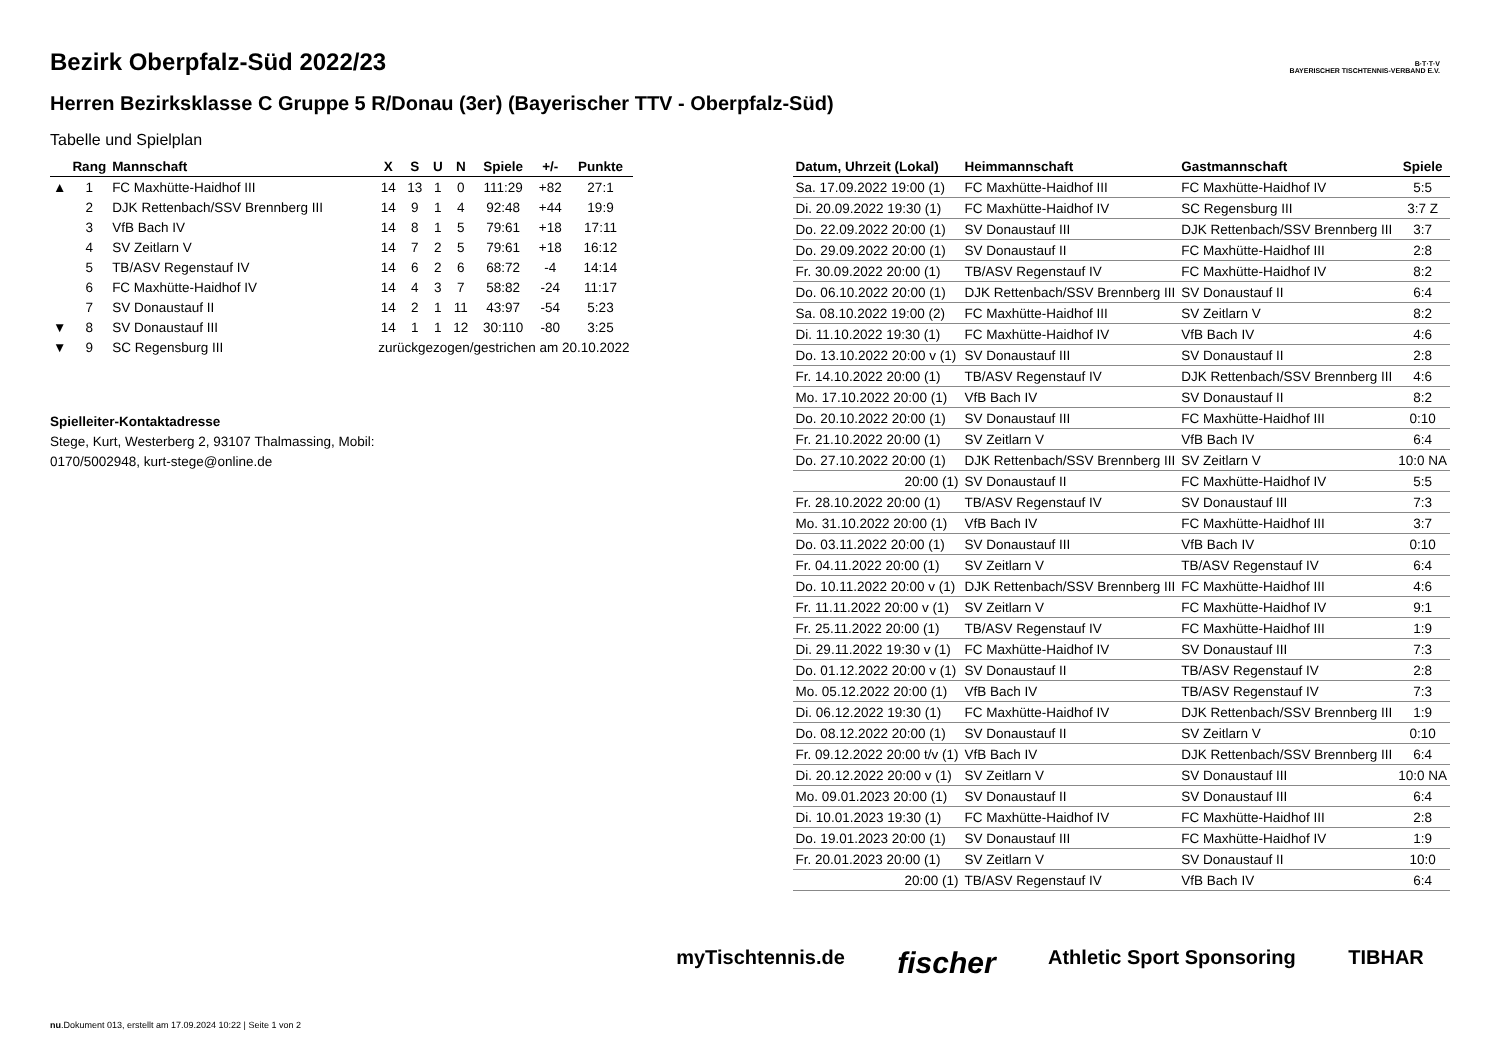B·T·T·V
BAYERISCHER TISCHTENNIS-VERBAND E.V.
Bezirk Oberpfalz-Süd 2022/23
Herren Bezirksklasse C Gruppe 5 R/Donau (3er) (Bayerischer TTV - Oberpfalz-Süd)
Tabelle und Spielplan
| | Rang | Mannschaft | X | S | U | N | Spiele | +/- | Punkte |
| --- | --- | --- | --- | --- | --- | --- | --- | --- | --- |
| ▲ | 1 | FC Maxhütte-Haidhof III | 14 | 13 | 1 | 0 | 111:29 | +82 | 27:1 |
| | 2 | DJK Rettenbach/SSV Brennberg III | 14 | 9 | 1 | 4 | 92:48 | +44 | 19:9 |
| | 3 | VfB Bach IV | 14 | 8 | 1 | 5 | 79:61 | +18 | 17:11 |
| | 4 | SV Zeitlarn V | 14 | 7 | 2 | 5 | 79:61 | +18 | 16:12 |
| | 5 | TB/ASV Regenstauf IV | 14 | 6 | 2 | 6 | 68:72 | -4 | 14:14 |
| | 6 | FC Maxhütte-Haidhof IV | 14 | 4 | 3 | 7 | 58:82 | -24 | 11:17 |
| | 7 | SV Donaustauf II | 14 | 2 | 1 | 11 | 43:97 | -54 | 5:23 |
| ▼ | 8 | SV Donaustauf III | 14 | 1 | 1 | 12 | 30:110 | -80 | 3:25 |
| ▼ | 9 | SC Regensburg III | zurückgezogen/gestrichen am 20.10.2022 | | | | | | |
Spielleiter-Kontaktadresse
Stege, Kurt, Westerberg 2, 93107 Thalmassing, Mobil:
0170/5002948, kurt-stege@online.de
| Datum, Uhrzeit (Lokal) | Heimmannschaft | Gastmannschaft | Spiele |
| --- | --- | --- | --- |
| Sa. 17.09.2022 19:00 (1) | FC Maxhütte-Haidhof III | FC Maxhütte-Haidhof IV | 5:5 |
| Di. 20.09.2022 19:30 (1) | FC Maxhütte-Haidhof IV | SC Regensburg III | 3:7 Z |
| Do. 22.09.2022 20:00 (1) | SV Donaustauf III | DJK Rettenbach/SSV Brennberg III | 3:7 |
| Do. 29.09.2022 20:00 (1) | SV Donaustauf II | FC Maxhütte-Haidhof III | 2:8 |
| Fr. 30.09.2022 20:00 (1) | TB/ASV Regenstauf IV | FC Maxhütte-Haidhof IV | 8:2 |
| Do. 06.10.2022 20:00 (1) | DJK Rettenbach/SSV Brennberg III | SV Donaustauf II | 6:4 |
| Sa. 08.10.2022 19:00 (2) | FC Maxhütte-Haidhof III | SV Zeitlarn V | 8:2 |
| Di. 11.10.2022 19:30 (1) | FC Maxhütte-Haidhof IV | VfB Bach IV | 4:6 |
| Do. 13.10.2022 20:00 v (1) | SV Donaustauf III | SV Donaustauf II | 2:8 |
| Fr. 14.10.2022 20:00 (1) | TB/ASV Regenstauf IV | DJK Rettenbach/SSV Brennberg III | 4:6 |
| Mo. 17.10.2022 20:00 (1) | VfB Bach IV | SV Donaustauf II | 8:2 |
| Do. 20.10.2022 20:00 (1) | SV Donaustauf III | FC Maxhütte-Haidhof III | 0:10 |
| Fr. 21.10.2022 20:00 (1) | SV Zeitlarn V | VfB Bach IV | 6:4 |
| Do. 27.10.2022 20:00 (1) | DJK Rettenbach/SSV Brennberg III | SV Zeitlarn V | 10:0 NA |
| 20:00 (1) | SV Donaustauf II | FC Maxhütte-Haidhof IV | 5:5 |
| Fr. 28.10.2022 20:00 (1) | TB/ASV Regenstauf IV | SV Donaustauf III | 7:3 |
| Mo. 31.10.2022 20:00 (1) | VfB Bach IV | FC Maxhütte-Haidhof III | 3:7 |
| Do. 03.11.2022 20:00 (1) | SV Donaustauf III | VfB Bach IV | 0:10 |
| Fr. 04.11.2022 20:00 (1) | SV Zeitlarn V | TB/ASV Regenstauf IV | 6:4 |
| Do. 10.11.2022 20:00 v (1) | DJK Rettenbach/SSV Brennberg III | FC Maxhütte-Haidhof III | 4:6 |
| Fr. 11.11.2022 20:00 v (1) | SV Zeitlarn V | FC Maxhütte-Haidhof IV | 9:1 |
| Fr. 25.11.2022 20:00 (1) | TB/ASV Regenstauf IV | FC Maxhütte-Haidhof III | 1:9 |
| Di. 29.11.2022 19:30 v (1) | FC Maxhütte-Haidhof IV | SV Donaustauf III | 7:3 |
| Do. 01.12.2022 20:00 v (1) | SV Donaustauf II | TB/ASV Regenstauf IV | 2:8 |
| Mo. 05.12.2022 20:00 (1) | VfB Bach IV | TB/ASV Regenstauf IV | 7:3 |
| Di. 06.12.2022 19:30 (1) | FC Maxhütte-Haidhof IV | DJK Rettenbach/SSV Brennberg III | 1:9 |
| Do. 08.12.2022 20:00 (1) | SV Donaustauf II | SV Zeitlarn V | 0:10 |
| Fr. 09.12.2022 20:00 t/v (1) | VfB Bach IV | DJK Rettenbach/SSV Brennberg III | 6:4 |
| Di. 20.12.2022 20:00 v (1) | SV Zeitlarn V | SV Donaustauf III | 10:0 NA |
| Mo. 09.01.2023 20:00 (1) | SV Donaustauf II | SV Donaustauf III | 6:4 |
| Di. 10.01.2023 19:30 (1) | FC Maxhütte-Haidhof IV | FC Maxhütte-Haidhof III | 2:8 |
| Do. 19.01.2023 20:00 (1) | SV Donaustauf III | FC Maxhütte-Haidhof IV | 1:9 |
| Fr. 20.01.2023 20:00 (1) | SV Zeitlarn V | SV Donaustauf II | 10:0 |
| 20:00 (1) | TB/ASV Regenstauf IV | VfB Bach IV | 6:4 |
myTischtennis.de fischer Athletic Sport Sponsoring TIBHAR
nu.Dokument 013, erstellt am 17.09.2024 10:22 | Seite 1 von 2